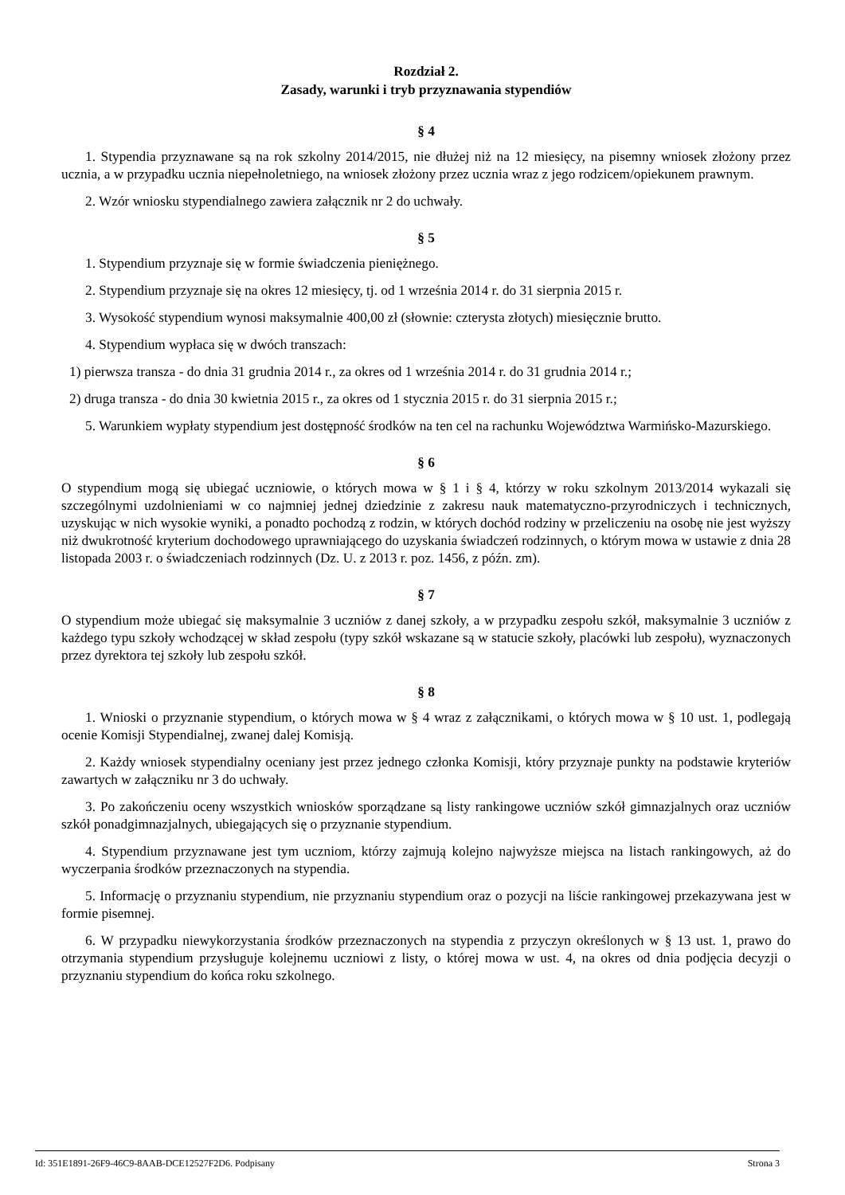Rozdział 2.
Zasady, warunki i tryb przyznawania stypendiów
§ 4
1. Stypendia przyznawane są na rok szkolny 2014/2015, nie dłużej niż na 12 miesięcy, na pisemny wniosek złożony przez ucznia, a w przypadku ucznia niepełnoletniego, na wniosek złożony przez ucznia wraz z jego rodzicem/opiekunem prawnym.
2. Wzór wniosku stypendialnego zawiera załącznik nr 2 do uchwały.
§ 5
1. Stypendium przyznaje się w formie świadczenia pieniężnego.
2. Stypendium przyznaje się na okres 12 miesięcy, tj. od 1 września 2014 r. do 31 sierpnia 2015 r.
3. Wysokość stypendium wynosi maksymalnie 400,00 zł (słownie: czterysta złotych) miesięcznie brutto.
4. Stypendium wypłaca się w dwóch transzach:
1) pierwsza transza - do dnia 31 grudnia 2014 r., za okres od 1 września 2014 r. do 31 grudnia 2014 r.;
2) druga transza - do dnia 30 kwietnia 2015 r., za okres od 1 stycznia 2015 r. do 31 sierpnia 2015 r.;
5. Warunkiem wypłaty stypendium jest dostępność środków na ten cel na rachunku Województwa Warmińsko-Mazurskiego.
§ 6
O stypendium mogą się ubiegać uczniowie, o których mowa w § 1 i § 4, którzy w roku szkolnym 2013/2014 wykazali się szczególnymi uzdolnieniami w co najmniej jednej dziedzinie z zakresu nauk matematyczno-przyrodniczych i technicznych, uzyskując w nich wysokie wyniki, a ponadto pochodzą z rodzin, w których dochód rodziny w przeliczeniu na osobę nie jest wyższy niż dwukrotność kryterium dochodowego uprawniającego do uzyskania świadczeń rodzinnych, o którym mowa w ustawie z dnia 28 listopada 2003 r. o świadczeniach rodzinnych (Dz. U. z 2013 r. poz. 1456, z późn. zm).
§ 7
O stypendium może ubiegać się maksymalnie 3 uczniów z danej szkoły, a w przypadku zespołu szkół, maksymalnie 3 uczniów z każdego typu szkoły wchodzącej w skład zespołu (typy szkół wskazane są w statucie szkoły, placówki lub zespołu), wyznaczonych przez dyrektora tej szkoły lub zespołu szkół.
§ 8
1. Wnioski o przyznanie stypendium, o których mowa w § 4 wraz z załącznikami, o których mowa w § 10 ust. 1, podlegają ocenie Komisji Stypendialnej, zwanej dalej Komisją.
2. Każdy wniosek stypendialny oceniany jest przez jednego członka Komisji, który przyznaje punkty na podstawie kryteriów zawartych w załączniku nr 3 do uchwały.
3. Po zakończeniu oceny wszystkich wniosków sporządzane są listy rankingowe uczniów szkół gimnazjalnych oraz uczniów szkół ponadgimnazjalnych, ubiegających się o przyznanie stypendium.
4. Stypendium przyznawane jest tym uczniom, którzy zajmują kolejno najwyższe miejsca na listach rankingowych, aż do wyczerpania środków przeznaczonych na stypendia.
5. Informację o przyznaniu stypendium, nie przyznaniu stypendium oraz o pozycji na liście rankingowej przekazywana jest w formie pisemnej.
6. W przypadku niewykorzystania środków przeznaczonych na stypendia z przyczyn określonych w § 13 ust. 1, prawo do otrzymania stypendium przysługuje kolejnemu uczniowi z listy, o której mowa w ust. 4, na okres od dnia podjęcia decyzji o przyznaniu stypendium do końca roku szkolnego.
Id: 351E1891-26F9-46C9-8AAB-DCE12527F2D6. Podpisany Strona 3